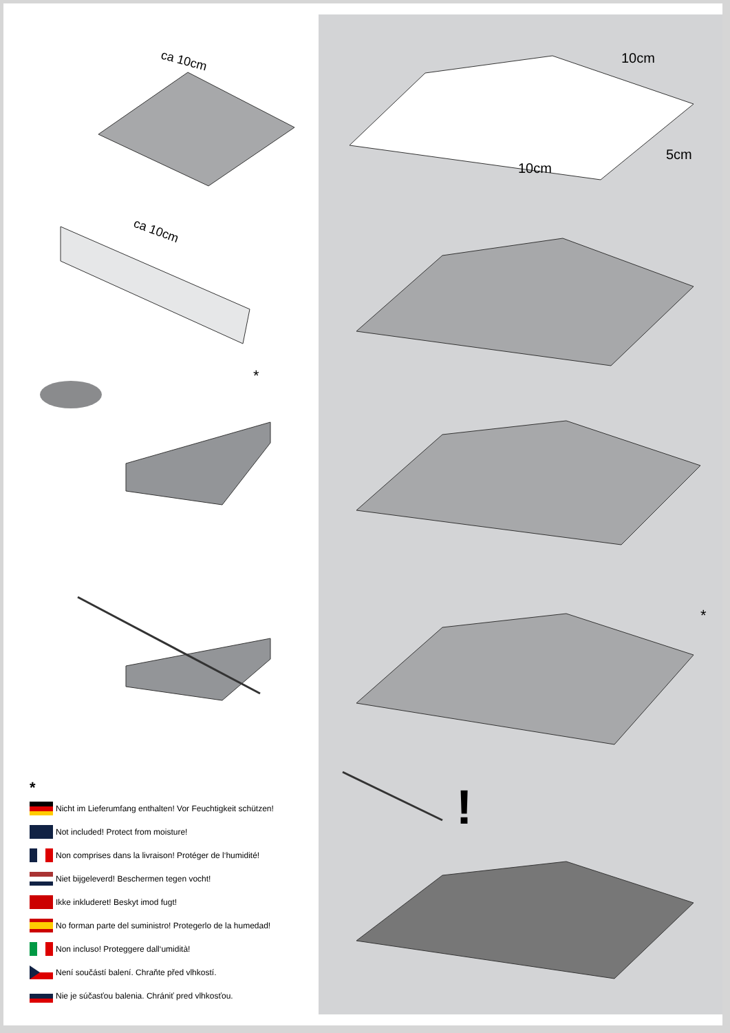ca 10cm
ca 10cm
*
*
Nicht im Lieferumfang enthalten! Vor Feuchtigkeit schützen!
Not included! Protect from moisture!
Non comprises dans la livraison! Protéger de l‘humidité!
Niet bijgeleverd! Beschermen tegen vocht!
Ikke inkluderet! Beskyt imod fugt!
No forman parte del suministro! Protegerlo de la humedad!
Non incluso! Proteggere dall‘umidità!
Není součástí balení. Chraňte před vlhkostí.
Nie je súčasťou balenia. Chrániť pred vlhkosťou.
10cm
5cm
10cm
*
!